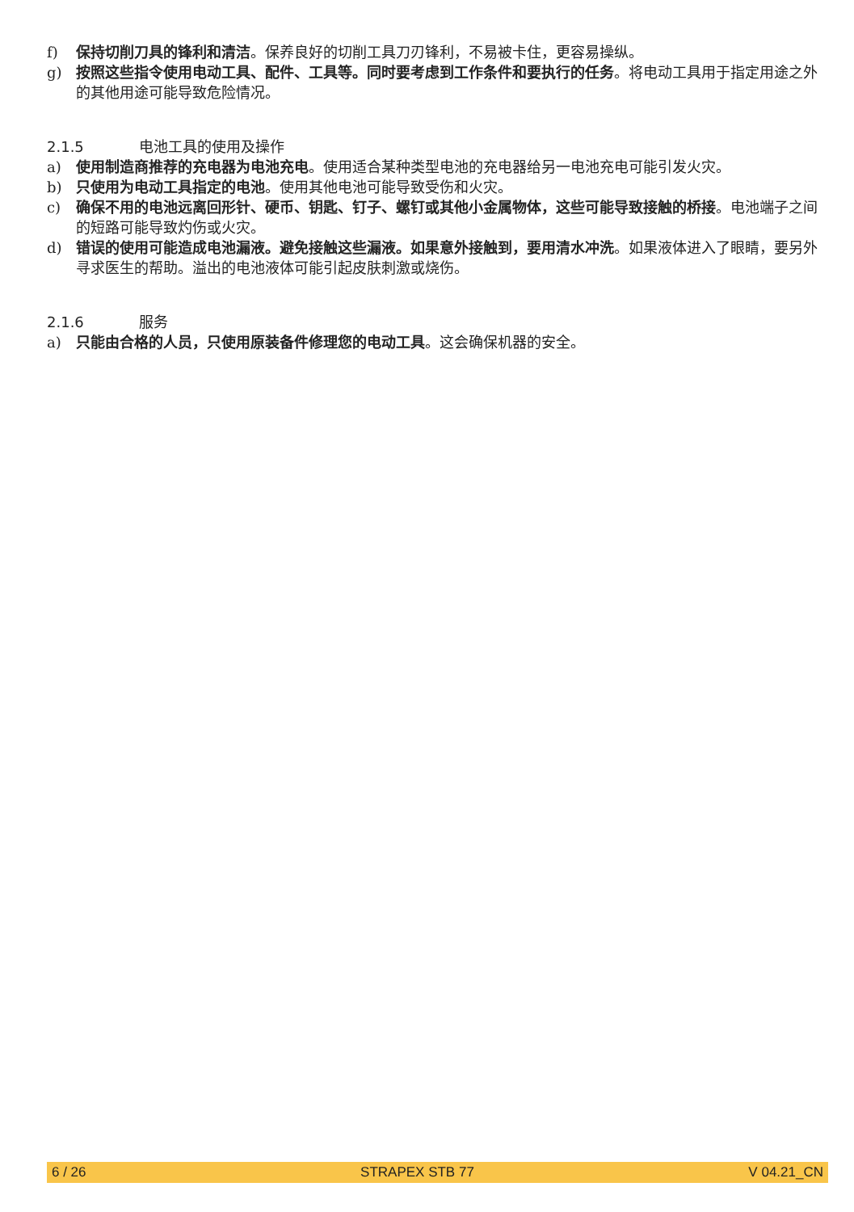f) 保持切削刀具的锋利和清洁。保养良好的切削工具刀刃锋利，不易被卡住，更容易操纵。
g) 按照这些指令使用电动工具、配件、工具等。同时要考虑到工作条件和要执行的任务。将电动工具用于指定用途之外的其他用途可能导致危险情况。
2.1.5 电池工具的使用及操作
a) 使用制造商推荐的充电器为电池充电。使用适合某种类型电池的充电器给另一电池充电可能引发火灾。
b) 只使用为电动工具指定的电池。使用其他电池可能导致受伤和火灾。
c) 确保不用的电池远离回形针、硬币、钥匙、钉子、螺钉或其他小金属物体，这些可能导致接触的桥接。电池端子之间的短路可能导致灼伤或火灾。
d) 错误的使用可能造成电池漏液。避免接触这些漏液。如果意外接触到，要用清水冲洗。如果液体进入了眼睛，要另外寻求医生的帮助。溢出的电池液体可能引起皮肤刺激或烧伤。
2.1.6 服务
a) 只能由合格的人员，只使用原装备件修理您的电动工具。这会确保机器的安全。
6 / 26 STRAPEX STB 77 V 04.21_CN